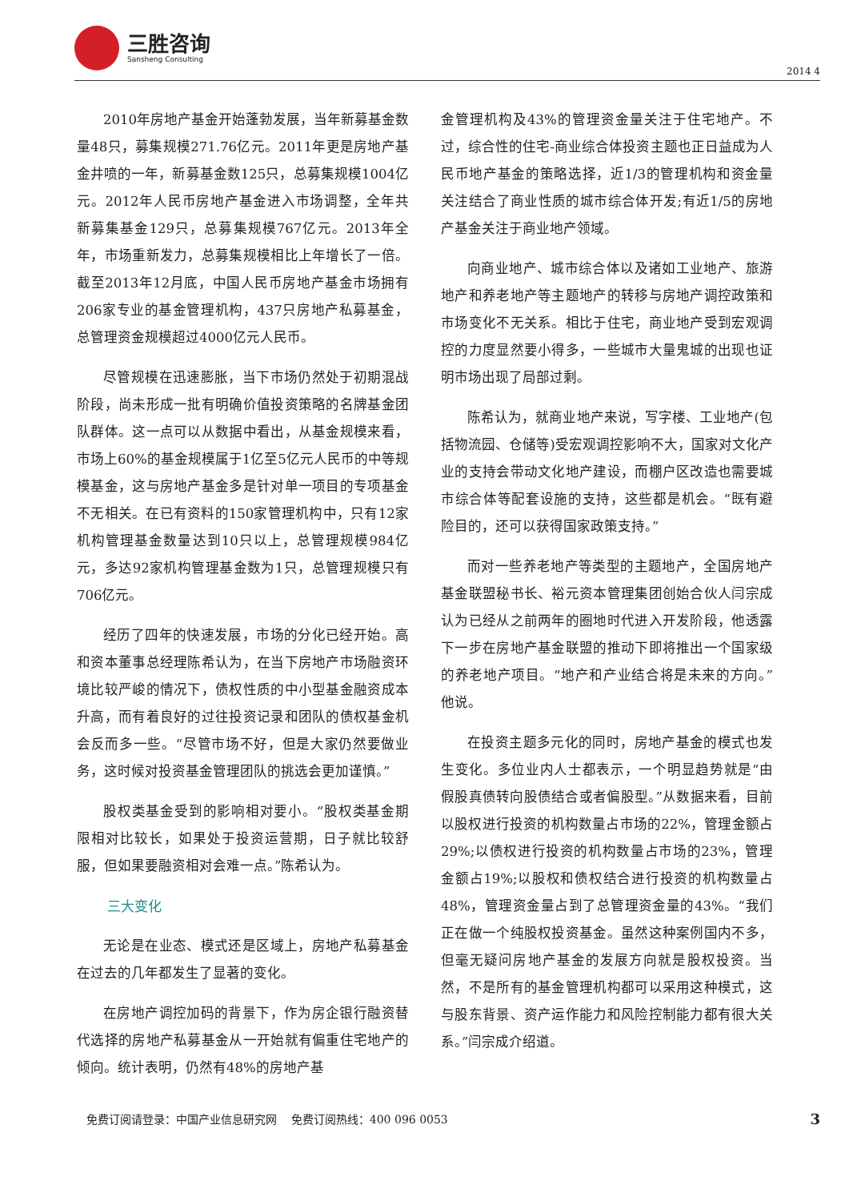三胜咨询
Sansheng Consulting
2014 4
2010年房地产基金开始蓬勃发展，当年新募基金数量48只，募集规模271.76亿元。2011年更是房地产基金井喷的一年，新募基金数125只，总募集规模1004亿元。2012年人民币房地产基金进入市场调整，全年共新募集基金129只，总募集规模767亿元。2013年全年，市场重新发力，总募集规模相比上年增长了一倍。截至2013年12月底，中国人民币房地产基金市场拥有206家专业的基金管理机构，437只房地产私募基金，总管理资金规模超过4000亿元人民币。
尽管规模在迅速膨胀，当下市场仍然处于初期混战阶段，尚未形成一批有明确价值投资策略的名牌基金团队群体。这一点可以从数据中看出，从基金规模来看，市场上60%的基金规模属于1亿至5亿元人民币的中等规模基金，这与房地产基金多是针对单一项目的专项基金不无相关。在已有资料的150家管理机构中，只有12家机构管理基金数量达到10只以上，总管理规模984亿元，多达92家机构管理基金数为1只，总管理规模只有706亿元。
经历了四年的快速发展，市场的分化已经开始。高和资本董事总经理陈希认为，在当下房地产市场融资环境比较严峻的情况下，债权性质的中小型基金融资成本升高，而有着良好的过往投资记录和团队的债权基金机会反而多一些。“尽管市场不好，但是大家仍然要做业务，这时候对投资基金管理团队的挑选会更加谨慎。”
股权类基金受到的影响相对要小。“股权类基金期限相对比较长，如果处于投资运营期，日子就比较舒服，但如果要融资相对会难一点。”陈希认为。
三大变化
无论是在业态、模式还是区域上，房地产私募基金在过去的几年都发生了显著的变化。
在房地产调控加码的背景下，作为房企银行融资替代选择的房地产私募基金从一开始就有偏重住宅地产的倾向。统计表明，仍然有48%的房地产基
金管理机构及43%的管理资金量关注于住宅地产。不过，综合性的住宅-商业综合体投资主题也正日益成为人民币地产基金的策略选择，近1/3的管理机构和资金量关注结合了商业性质的城市综合体开发;有近1/5的房地产基金关注于商业地产领域。
向商业地产、城市综合体以及诸如工业地产、旅游地产和养老地产等主题地产的转移与房地产调控政策和市场变化不无关系。相比于住宅，商业地产受到宏观调控的力度显然要小得多，一些城市大量鬼城的出现也证明市场出现了局部过剩。
陈希认为，就商业地产来说，写字楼、工业地产(包括物流园、仓储等)受宏观调控影响不大，国家对文化产业的支持会带动文化地产建设，而棚户区改造也需要城市综合体等配套设施的支持，这些都是机会。“既有避险目的，还可以获得国家政策支持。”
而对一些养老地产等类型的主题地产，全国房地产基金联盟秘书长、裕元资本管理集团创始合伙人闫宗成认为已经从之前两年的圈地时代进入开发阶段，他透露下一步在房地产基金联盟的推动下即将推出一个国家级的养老地产项目。“地产和产业结合将是未来的方向。”他说。
在投资主题多元化的同时，房地产基金的模式也发生变化。多位业内人士都表示，一个明显趋势就是“由假股真债转向股债结合或者偏股型。”从数据来看，目前以股权进行投资的机构数量占市场的22%，管理金额占29%;以债权进行投资的机构数量占市场的23%，管理金额占19%;以股权和债权结合进行投资的机构数量占48%，管理资金量占到了总管理资金量的43%。“我们正在做一个纯股权投资基金。虽然这种案例国内不多，但毫无疑问房地产基金的发展方向就是股权投资。当然，不是所有的基金管理机构都可以采用这种模式，这与股东背景、资产运作能力和风险控制能力都有很大关系。”闫宗成介绍道。
免费订阅请登录：中国产业信息研究网 免费订阅热线：400 096 0053 3